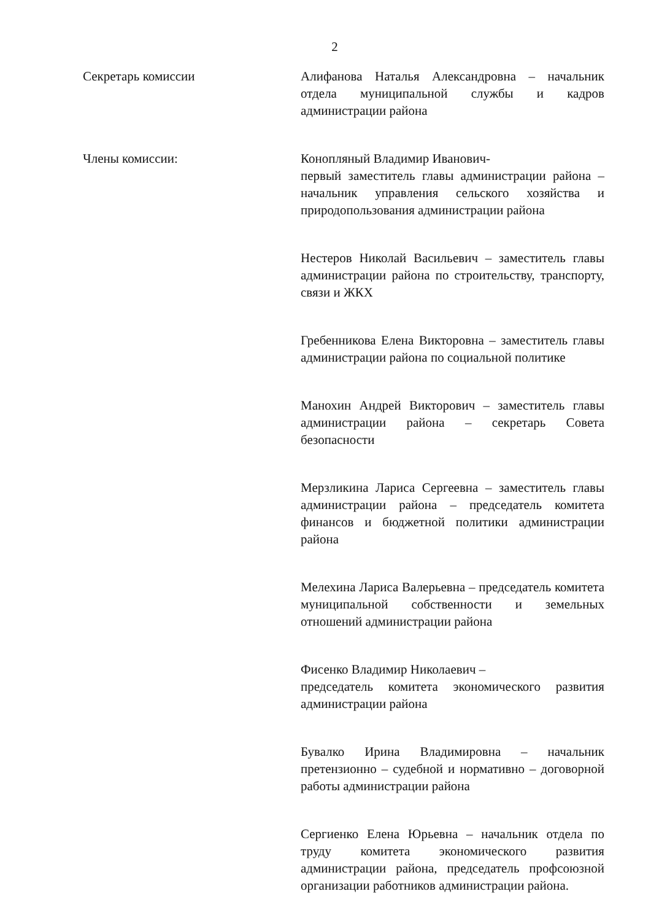2
Секретарь комиссии Алифанова Наталья Александровна – начальник отдела муниципальной службы и кадров администрации района
Члены комиссии: Конопляный Владимир Иванович-
первый заместитель главы администрации района – начальник управления сельского хозяйства и природопользования администрации района
Нестеров Николай Васильевич – заместитель главы администрации района по строительству, транспорту, связи и ЖКХ
Гребенникова Елена Викторовна – заместитель главы администрации района по социальной политике
Манохин Андрей Викторович – заместитель главы администрации района – секретарь Совета безопасности
Мерзликина Лариса Сергеевна – заместитель главы администрации района – председатель комитета финансов и бюджетной политики администрации района
Мелехина Лариса Валерьевна – председатель комитета муниципальной собственности и земельных отношений администрации района
Фисенко Владимир Николаевич –
председатель комитета экономического развития администрации района
Бувалко Ирина Владимировна – начальник претензионно – судебной и нормативно – договорной работы администрации района
Сергиенко Елена Юрьевна – начальник отдела по труду комитета экономического развития администрации района, председатель профсоюзной организации работников администрации района.